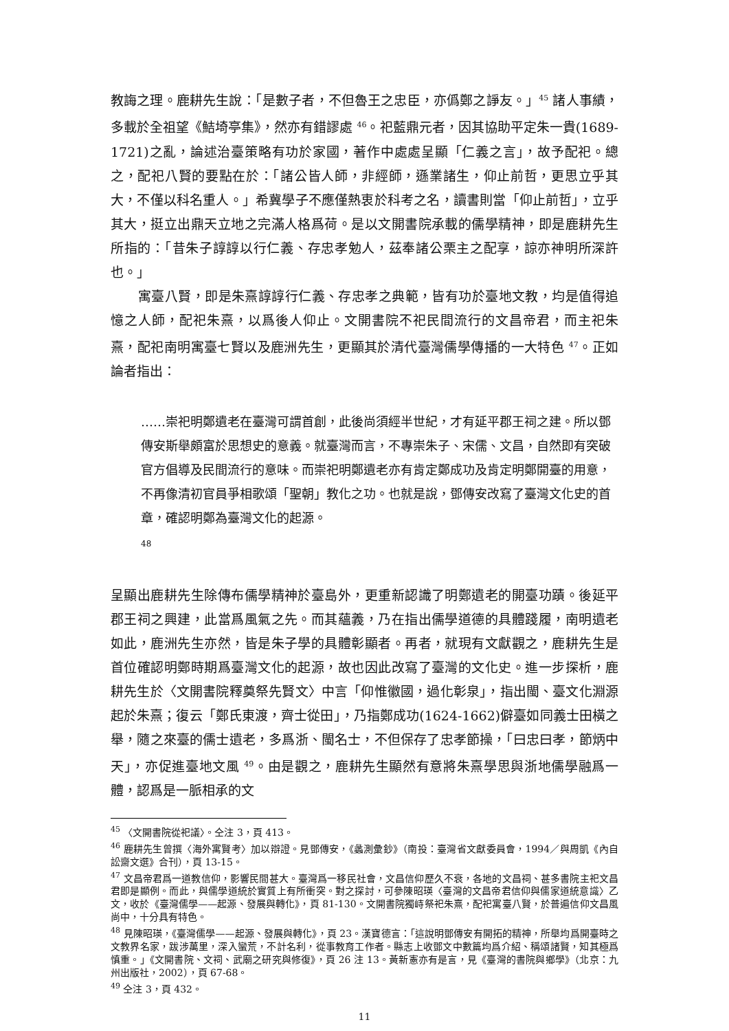教誨之理。鹿耕先生說：「是數子者，不但魯王之忠臣，亦僞鄭之諍友。」<sup>45</sup> 諸人事績，多載於全祖望《鮚埼亭集》，然亦有錯謬處 <sup>46</sup>。祀藍鼎元者，因其協助平定朱一貴(1689-1721)之亂，論述治臺策略有功於家國，著作中處處呈顯「仁義之言」，故予配祀。總之，配祀八賢的要點在於：「諸公皆人師，非經師，遜業諸生，仰止前哲，更思立乎其大，不僅以科名重人。」希冀學子不應僅熱衷於科考之名，讀書則當「仰止前哲」，立乎其大，挺立出鼎天立地之完滿人格爲荷。是以文開書院承載的儒學精神，即是鹿耕先生所指的：「昔朱子諄諄以行仁義、存忠孝勉人，茲奉諸公栗主之配享，諒亦神明所深許也。」
寓臺八賢，即是朱熹諄諄行仁義、存忠孝之典範，皆有功於臺地文教，均是值得追憶之人師，配祀朱熹，以爲後人仰止。文開書院不祀民間流行的文昌帝君，而主祀朱熹，配祀南明寓臺七賢以及鹿洲先生，更顯其於清代臺灣儒學傳播的一大特色 <sup>47</sup>。正如論者指出：
……崇祀明鄭遺老在臺灣可謂首創，此後尚須經半世紀，才有延平郡王祠之建。所以鄧傳安斯舉頗富於思想史的意義。就臺灣而言，不專崇朱子、宋儒、文昌，自然即有突破官方倡導及民間流行的意味。而崇祀明鄭遺老亦有肯定鄭成功及肯定明鄭開臺的用意，不再像清初官員爭相歌頌「聖朝」教化之功。也就是說，鄧傳安改寫了臺灣文化史的首章，確認明鄭為臺灣文化的起源。
48
呈顯出鹿耕先生除傳布儒學精神於臺島外，更重新認識了明鄭遺老的開臺功蹟。後延平郡王祠之興建，此當爲風氣之先。而其蘊義，乃在指出儒學道德的具體踐履，南明遺老如此，鹿洲先生亦然，皆是朱子學的具體彰顯者。再者，就現有文獻觀之，鹿耕先生是首位確認明鄭時期爲臺灣文化的起源，故也因此改寫了臺灣的文化史。進一步探析，鹿耕先生於〈文開書院釋奠祭先賢文〉中言「仰惟徽國，過化彰泉」，指出閩、臺文化淵源起於朱熹；復云「鄭氏東渡，齊士從田」，乃指鄭成功(1624-1662)僻臺如同義士田橫之舉，隨之來臺的儒士遺老，多爲浙、閩名士，不但保存了忠孝節操，「曰忠曰孝，節炳中天」，亦促進臺地文風 <sup>49</sup>。由是觀之，鹿耕先生顯然有意將朱熹學思與浙地儒學融爲一體，認爲是一脈相承的文
<sup>45</sup> 〈文開書院從祀議〉。仝注 3，頁 413。
<sup>46</sup> 鹿耕先生曾撰〈海外寓賢考〉加以辯證。見鄧傳安，《蠡測彙鈔》（南投：臺灣省文獻委員會，1994／與周凱《內自訟齋文選》合刊），頁 13-15。
<sup>47</sup> 文昌帝君爲一道教信仰，影響民間甚大。臺灣爲一移民社會，文昌信仰歷久不衰，各地的文昌祠、甚多書院主祀文昌君即是顯例。而此，與儒學道統於實質上有所衝突。對之探討，可參陳昭瑛〈臺灣的文昌帝君信仰與儒家道統意識〉乙文，收於《臺灣儒學——起源、發展與轉化》，頁 81-130。文開書院獨峙祭祀朱熹，配祀寓臺八賢，於普遍信仰文昌風尚中，十分具有特色。
<sup>48</sup> 見陳昭瑛，《臺灣儒學——起源、發展與轉化》，頁 23。漢寶德言：「這說明鄧傳安有開拓的精神，所舉均爲開臺時之文教界名家，跋涉萬里，深入蠻荒，不計名利，從事教育工作者。縣志上收鄧文中數篇均爲介紹、稱頌諸賢，知其極爲慎重。」《文開書院、文祠、武廟之研究與修復》，頁 26 注 13。黃新憲亦有是言，見《臺灣的書院與鄉學》（北京：九州出版社，2002），頁 67-68。
<sup>49</sup> 仝注 3，頁 432。
11